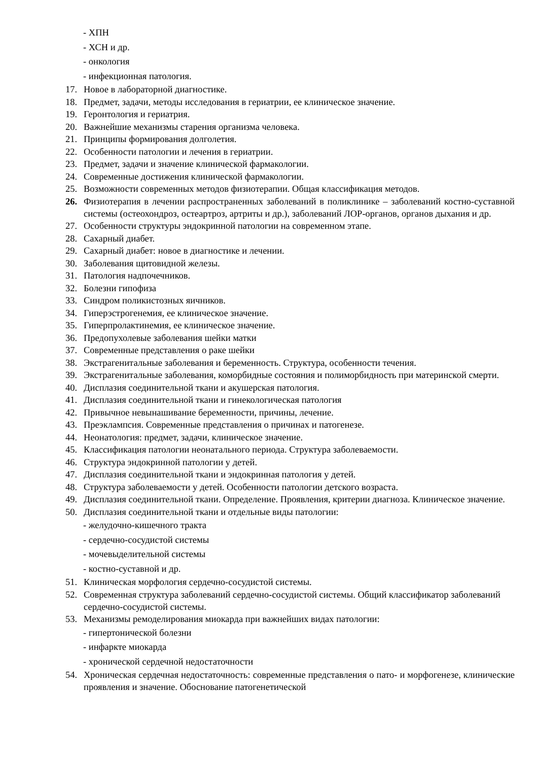- ХПН
- ХСН и др.
- онкология
- инфекционная патология.
17. Новое в лабораторной диагностике.
18. Предмет, задачи, методы исследования в гериатрии, ее клиническое значение.
19. Геронтология и гериатрия.
20. Важнейшие механизмы старения организма человека.
21. Принципы формирования долголетия.
22. Особенности патологии и лечения в гериатрии.
23. Предмет, задачи и значение клинической фармакологии.
24. Современные достижения клинической фармакологии.
25. Возможности современных методов физиотерапии. Общая классификация методов.
26. Физиотерапия в лечении распространенных заболеваний в поликлинике – заболеваний костно-суставной системы (остеохондроз, остеартроз, артриты и др.), заболеваний ЛОР-органов, органов дыхания и др.
27. Особенности структуры эндокринной патологии на современном этапе.
28. Сахарный диабет.
29. Сахарный диабет: новое в диагностике и лечении.
30. Заболевания щитовидной железы.
31. Патология надпочечников.
32. Болезни гипофиза
33. Синдром поликистозных яичников.
34. Гиперэстрогенемия, ее клиническое значение.
35. Гиперпролактинемия, ее клиническое значение.
36. Предопухолевые заболевания шейки матки
37. Современные представления о раке шейки
38. Экстрагенитальные заболевания и беременность. Структура, особенности течения.
39. Экстрагенитальные заболевания, коморбидные состояния и полиморбидность при материнской смерти.
40. Дисплазия соединительной ткани и акушерская патология.
41. Дисплазия соединительной ткани и гинекологическая патология
42. Привычное невынашивание беременности, причины, лечение.
43. Преэклампсия. Современные представления о причинах и патогенезе.
44. Неонатология: предмет, задачи, клиническое значение.
45. Классификация патологии неонатального периода. Структура заболеваемости.
46. Структура эндокринной патологии у детей.
47. Дисплазия соединительной ткани и эндокринная патология у детей.
48. Структура заболеваемости у детей. Особенности патологии детского возраста.
49. Дисплазия соединительной ткани. Определение. Проявления, критерии диагноза. Клиническое значение.
50. Дисплазия соединительной ткани и отдельные виды патологии:
- желудочно-кишечного тракта
- сердечно-сосудистой системы
- мочевыделительной системы
- костно-суставной и др.
51. Клиническая морфология сердечно-сосудистой системы.
52. Современная структура заболеваний сердечно-сосудистой системы. Общий классификатор заболеваний сердечно-сосудистой системы.
53. Механизмы ремоделирования миокарда при важнейших видах патологии:
- гипертонической болезни
- инфаркте миокарда
- хронической сердечной недостаточности
54. Хроническая сердечная недостаточность: современные представления о пато- и морфогенезе, клинические проявления и значение. Обоснование патогенетической